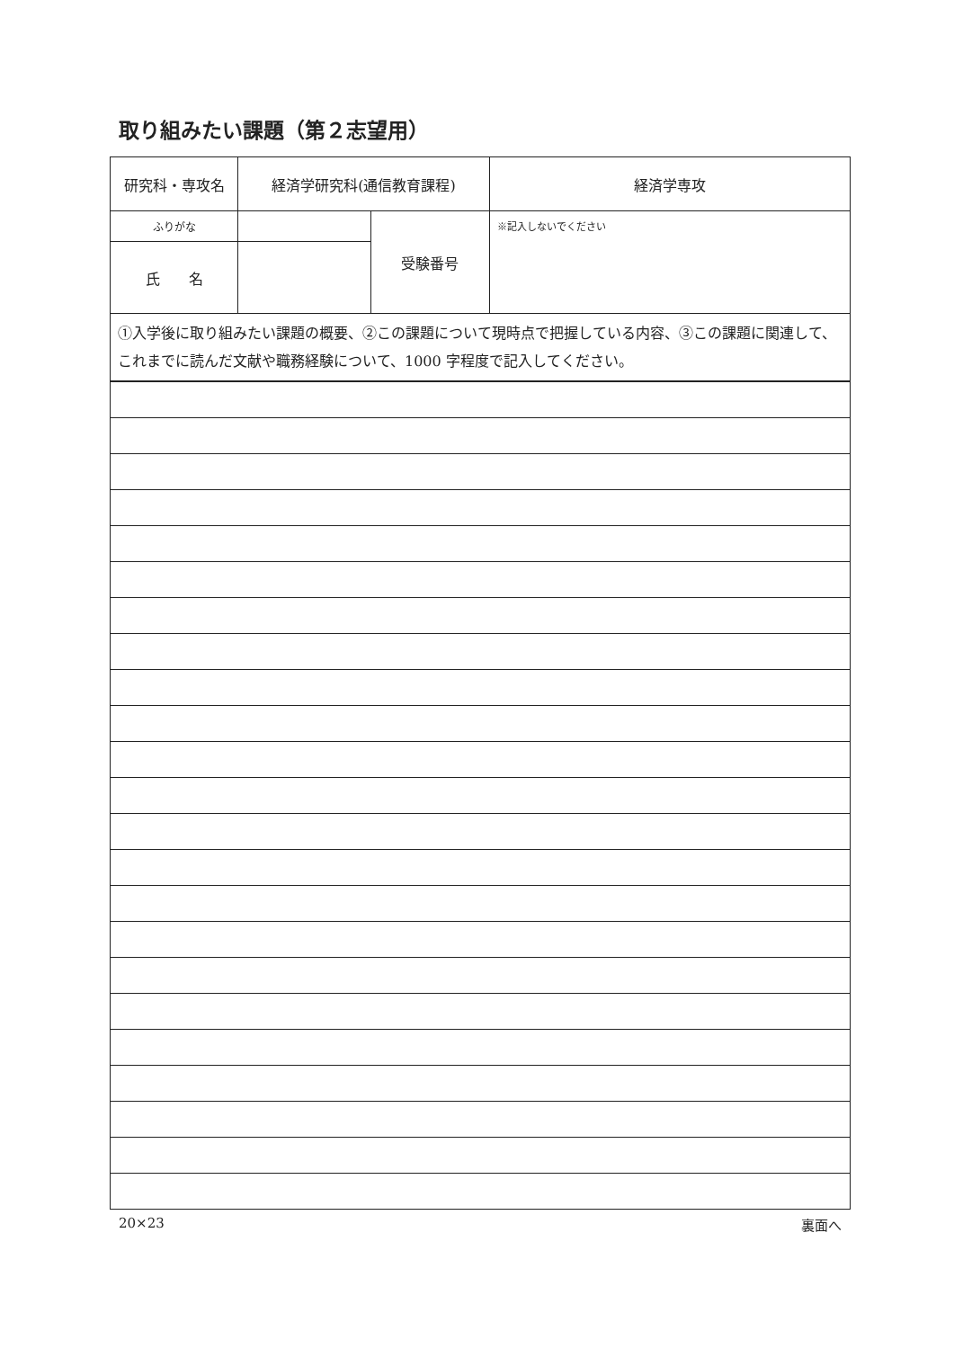取り組みたい課題（第２志望用）
| 研究科・専攻名 | 経済学研究科(通信教育課程) | | 経済学専攻 |
| ふりがな | | 受験番号 | ※記入しないでください |
| 氏 名 | | | |
| ①入学後に取り組みたい課題の概要、②この課題について現時点で把握している内容、③この課題に関連して、これまでに読んだ文献や職務経験について、1000 字程度で記入してください。 | | | |
20×23 裏面へ